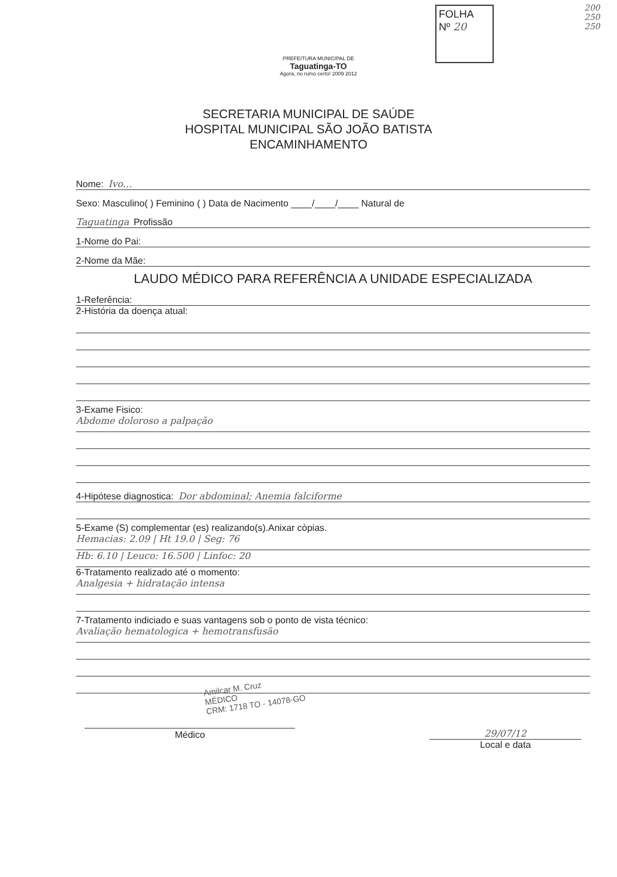FOLHA
Nº 20
200 250 250
PREFEITURA MUNICIPAL DE
Taguatinga-TO
Agora, no rumo certo! 2009 2012
SECRETARIA MUNICIPAL DE SAÚDE
HOSPITAL MUNICIPAL SÃO JOÃO BATISTA
ENCAMINHAMENTO
Nome: Ivo…
Sexo: Masculino( ) Feminino ( ) Data de Nacimento ____/____/____ Natural de
Taguatinga Profissão
1-Nome do Pai:
2-Nome da Mãe:
LAUDO MÉDICO PARA REFERÊNCIA A UNIDADE ESPECIALIZADA
1-Referência:
2-História da doença atual:
3-Exame Fisico:
Abdome doloroso a palpação
4-Hipótese diagnostica: Dor abdominal; Anemia falciforme
5-Exame (S) complementar (es) realizando(s).Anixar còpias.
Hemacias: 2.09 | Ht 19.0 | Seg: 76
Hb: 6.10 | Leuco: 16.500 | Linfoc: 20
6-Tratamento realizado até o momento:
Analgesia + hidratação intensa
7-Tratamento indiciado e suas vantagens sob o ponto de vista técnico:
Avaliação hematologica + hemotransfusão
Amilcar M. Cruz
MÉDICO
CRM: 1718 TO - 14078-GO
Médico 29/07/12
Local e data